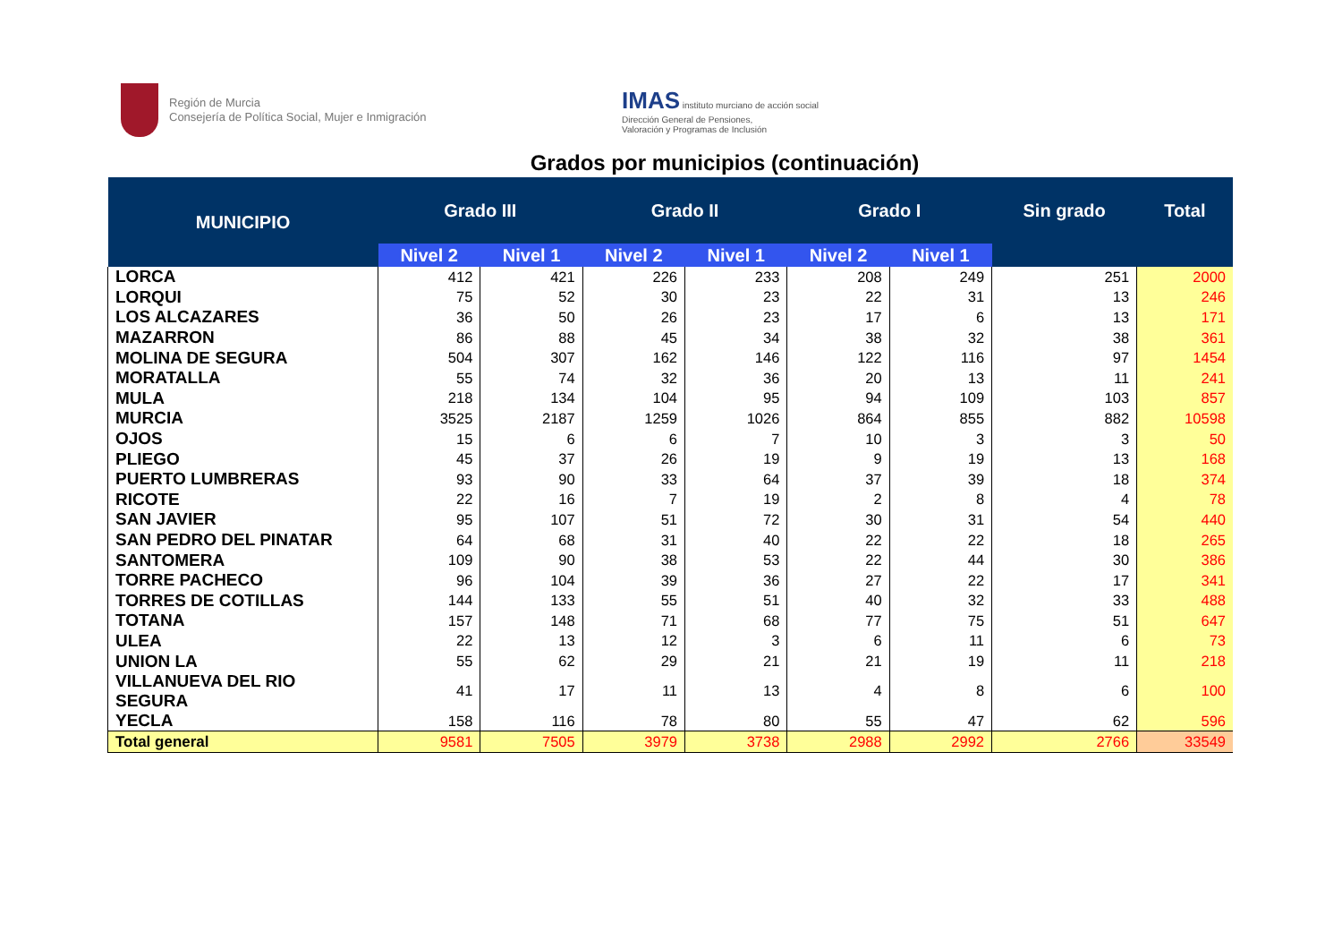Región de Murcia
Consejería de Política Social, Mujer e Inmigración
IMAS instituto murciano de acción social
Dirección General de Pensiones,
Valoración y Programas de Inclusión
Grados por municipios (continuación)
| MUNICIPIO | Grado III | | Grado II | | Grado I | | Sin grado | Total |
| --- | --- | --- | --- | --- | --- | --- | --- | --- |
| | Nivel 2 | Nivel 1 | Nivel 2 | Nivel 1 | Nivel 2 | Nivel 1 | | |
| LORCA | 412 | 421 | 226 | 233 | 208 | 249 | 251 | 2000 |
| LORQUI | 75 | 52 | 30 | 23 | 22 | 31 | 13 | 246 |
| LOS ALCAZARES | 36 | 50 | 26 | 23 | 17 | 6 | 13 | 171 |
| MAZARRON | 86 | 88 | 45 | 34 | 38 | 32 | 38 | 361 |
| MOLINA DE SEGURA | 504 | 307 | 162 | 146 | 122 | 116 | 97 | 1454 |
| MORATALLA | 55 | 74 | 32 | 36 | 20 | 13 | 11 | 241 |
| MULA | 218 | 134 | 104 | 95 | 94 | 109 | 103 | 857 |
| MURCIA | 3525 | 2187 | 1259 | 1026 | 864 | 855 | 882 | 10598 |
| OJOS | 15 | 6 | 6 | 7 | 10 | 3 | 3 | 50 |
| PLIEGO | 45 | 37 | 26 | 19 | 9 | 19 | 13 | 168 |
| PUERTO LUMBRERAS | 93 | 90 | 33 | 64 | 37 | 39 | 18 | 374 |
| RICOTE | 22 | 16 | 7 | 19 | 2 | 8 | 4 | 78 |
| SAN JAVIER | 95 | 107 | 51 | 72 | 30 | 31 | 54 | 440 |
| SAN PEDRO DEL PINATAR | 64 | 68 | 31 | 40 | 22 | 22 | 18 | 265 |
| SANTOMERA | 109 | 90 | 38 | 53 | 22 | 44 | 30 | 386 |
| TORRE PACHECO | 96 | 104 | 39 | 36 | 27 | 22 | 17 | 341 |
| TORRES DE COTILLAS | 144 | 133 | 55 | 51 | 40 | 32 | 33 | 488 |
| TOTANA | 157 | 148 | 71 | 68 | 77 | 75 | 51 | 647 |
| ULEA | 22 | 13 | 12 | 3 | 6 | 11 | 6 | 73 |
| UNION LA | 55 | 62 | 29 | 21 | 21 | 19 | 11 | 218 |
| VILLANUEVA DEL RIO SEGURA | 41 | 17 | 11 | 13 | 4 | 8 | 6 | 100 |
| YECLA | 158 | 116 | 78 | 80 | 55 | 47 | 62 | 596 |
| Total general | 9581 | 7505 | 3979 | 3738 | 2988 | 2992 | 2766 | 33549 |